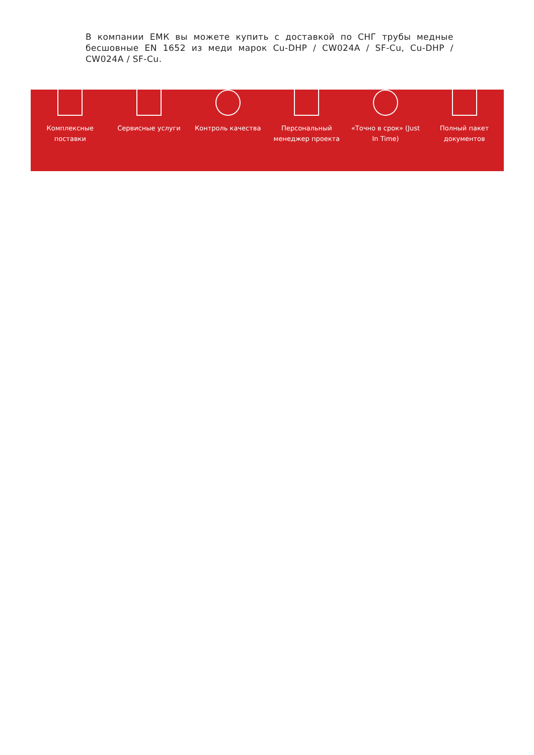В компании ЕМК вы можете купить с доставкой по СНГ трубы медные бесшовные EN 1652 из меди марок Cu-DHP / CW024A / SF-Cu, Cu-DHP / CW024A / SF-Cu.
Комплексные
поставки
Сервисные услуги Контроль качества Персональный
менеджер проекта
«Точно в срок» (Just
In Time)
Полный пакет
документов